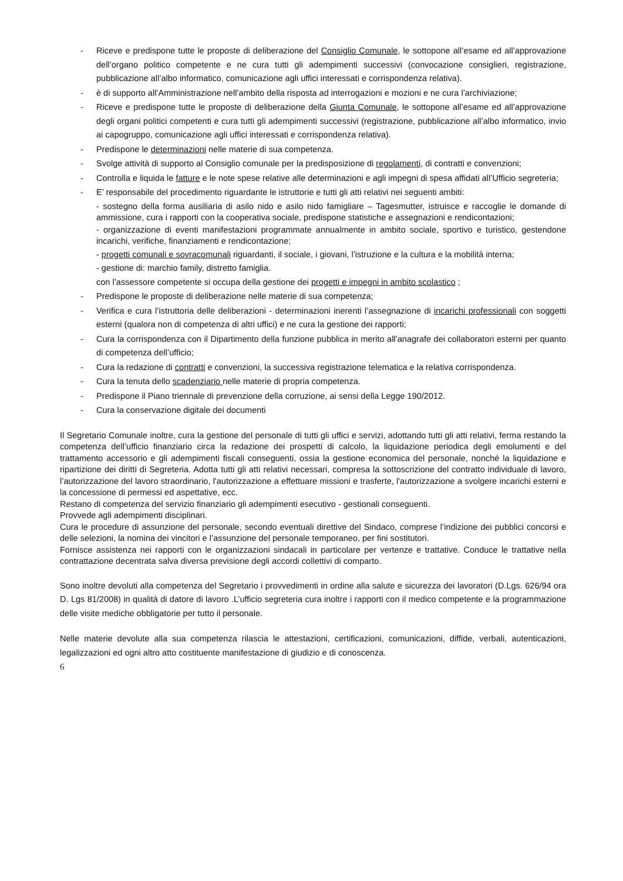- Riceve e predispone tutte le proposte di deliberazione del Consiglio Comunale, le sottopone all’esame ed all’approvazione dell’organo politico competente e ne cura tutti gli adempimenti successivi (convocazione consiglieri, registrazione, pubblicazione all’albo informatico, comunicazione agli uffici interessati e corrispondenza relativa).
- è di supporto all’Amministrazione nell’ambito della risposta ad interrogazioni e mozioni e ne cura l’archiviazione;
- Riceve e predispone tutte le proposte di deliberazione della Giunta Comunale, le sottopone all’esame ed all’approvazione degli organi politici competenti e cura tutti gli adempimenti successivi (registrazione, pubblicazione all’albo informatico, invio ai capogruppo, comunicazione agli uffici interessati e corrispondenza relativa).
- Predispone le determinazioni nelle materie di sua competenza.
- Svolge attività di supporto al Consiglio comunale per la predisposizione di regolamenti, di contratti e convenzioni;
- Controlla e liquida le fatture e le note spese relative alle determinazioni e agli impegni di spesa affidati all’Ufficio segreteria;
- E’ responsabile del procedimento riguardante le istruttorie e tutti gli atti relativi nei seguenti ambiti:
- sostegno della forma ausiliaria di asilo nido e asilo nido famigliare – Tagesmutter, istruisce e raccoglie le domande di ammissione, cura i rapporti con la cooperativa sociale, predispone statistiche e assegnazioni e rendicontazioni;
- organizzazione di eventi manifestazioni programmate annualmente in ambito sociale, sportivo e turistico, gestendone incarichi, verifiche, finanziamenti e rendicontazione;
- progetti comunali e sovracomunali riguardanti, il sociale, i giovani, l’istruzione e la cultura e la mobilità interna;
- gestione di: marchio family, distretto famiglia.
con l’assessore competente si occupa della gestione dei progetti e impegni in ambito scolastico ;
- Predispone le proposte di deliberazione nelle materie di sua competenza;
- Verifica e cura l’istruttoria delle deliberazioni - determinazioni inerenti l’assegnazione di incarichi professionali con soggetti esterni (qualora non di competenza di altri uffici) e ne cura la gestione dei rapporti;
- Cura la corrispondenza con il Dipartimento della funzione pubblica in merito all’anagrafe dei collaboratori esterni per quanto di competenza dell’ufficio;
- Cura la redazione di contratti e convenzioni, la successiva registrazione telematica e la relativa corrispondenza.
- Cura la tenuta dello scadenziario nelle materie di propria competenza.
- Predispone il Piano triennale di prevenzione della corruzione, ai sensi della Legge 190/2012.
- Cura la conservazione digitale dei documenti
Il Segretario Comunale inoltre, cura la gestione del personale di tutti gli uffici e servizi, adottando tutti gli atti relativi, ferma restando la competenza dell’ufficio finanziario circa la redazione dei prospetti di calcolo, la liquidazione periodica degli emolumenti e del trattamento accessorio e gli adempimenti fiscali conseguenti, ossia la gestione economica del personale, nonché la liquidazione e ripartizione dei diritti di Segreteria. Adotta tutti gli atti relativi necessari, compresa la sottoscrizione del contratto individuale di lavoro, l’autorizzazione del lavoro straordinario, l'autorizzazione a effettuare missioni e trasferte, l'autorizzazione a svolgere incarichi esterni e la concessione di permessi ed aspettative, ecc.
Restano di competenza del servizio finanziario gli adempimenti esecutivo - gestionali conseguenti.
Provvede agli adempimenti disciplinari.
Cura le procedure di assunzione del personale, secondo eventuali direttive del Sindaco, comprese l’indizione dei pubblici concorsi e delle selezioni, la nomina dei vincitori e l’assunzione del personale temporaneo, per fini sostitutori.
Fornisce assistenza nei rapporti con le organizzazioni sindacali in particolare per vertenze e trattative. Conduce le trattative nella contrattazione decentrata salva diversa previsione degli accordi collettivi di comparto.
Sono inoltre devoluti alla competenza del Segretario i provvedimenti in ordine alla salute e sicurezza dei lavoratori (D.Lgs. 626/94 ora D. Lgs 81/2008) in qualità di datore di lavoro .L’ufficio segreteria cura inoltre i rapporti con il medico competente e la programmazione delle visite mediche obbligatorie per tutto il personale.
Nelle materie devolute alla sua competenza rilascia le attestazioni, certificazioni, comunicazioni, diffide, verbali, autenticazioni, legalizzazioni ed ogni altro atto costituente manifestazione di giudizio e di conoscenza.
6